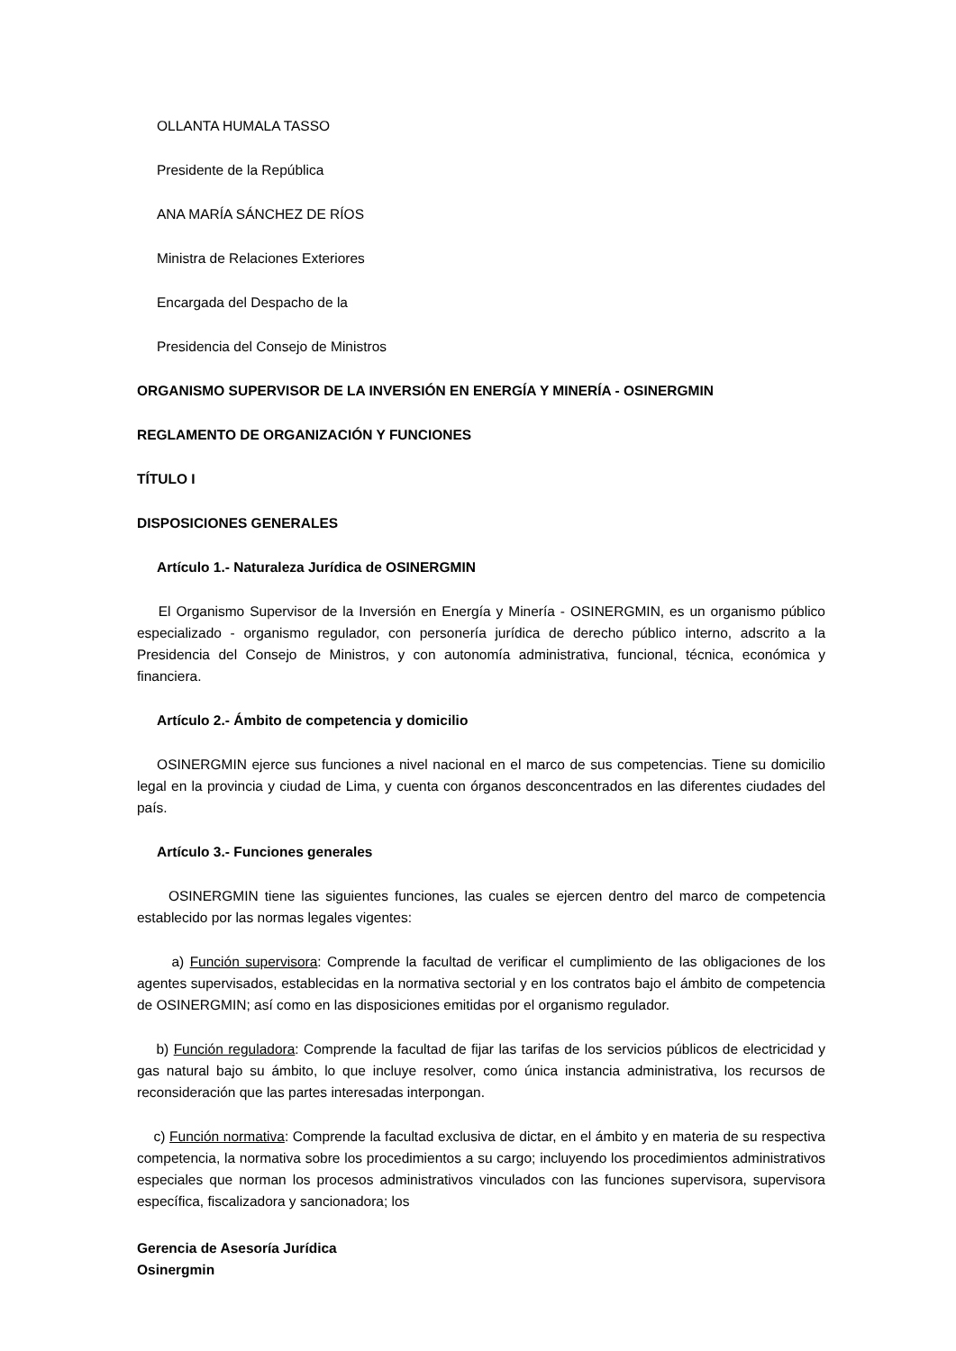OLLANTA HUMALA TASSO
Presidente de la República
ANA MARÍA SÁNCHEZ DE RÍOS
Ministra de Relaciones Exteriores
Encargada del Despacho de la
Presidencia del Consejo de Ministros
ORGANISMO SUPERVISOR DE LA INVERSIÓN EN ENERGÍA Y MINERÍA - OSINERGMIN
REGLAMENTO DE ORGANIZACIÓN Y FUNCIONES
TÍTULO I
DISPOSICIONES GENERALES
Artículo 1.- Naturaleza Jurídica de OSINERGMIN
El Organismo Supervisor de la Inversión en Energía y Minería - OSINERGMIN, es un organismo público especializado - organismo regulador, con personería jurídica de derecho público interno, adscrito a la Presidencia del Consejo de Ministros, y con autonomía administrativa, funcional, técnica, económica y financiera.
Artículo 2.- Ámbito de competencia y domicilio
OSINERGMIN ejerce sus funciones a nivel nacional en el marco de sus competencias. Tiene su domicilio legal en la provincia y ciudad de Lima, y cuenta con órganos desconcentrados en las diferentes ciudades del país.
Artículo 3.- Funciones generales
OSINERGMIN tiene las siguientes funciones, las cuales se ejercen dentro del marco de competencia establecido por las normas legales vigentes:
a) Función supervisora: Comprende la facultad de verificar el cumplimiento de las obligaciones de los agentes supervisados, establecidas en la normativa sectorial y en los contratos bajo el ámbito de competencia de OSINERGMIN; así como en las disposiciones emitidas por el organismo regulador.
b) Función reguladora: Comprende la facultad de fijar las tarifas de los servicios públicos de electricidad y gas natural bajo su ámbito, lo que incluye resolver, como única instancia administrativa, los recursos de reconsideración que las partes interesadas interpongan.
c) Función normativa: Comprende la facultad exclusiva de dictar, en el ámbito y en materia de su respectiva competencia, la normativa sobre los procedimientos a su cargo; incluyendo los procedimientos administrativos especiales que norman los procesos administrativos vinculados con las funciones supervisora, supervisora específica, fiscalizadora y sancionadora; los
Gerencia de Asesoría Jurídica
Osinergmin